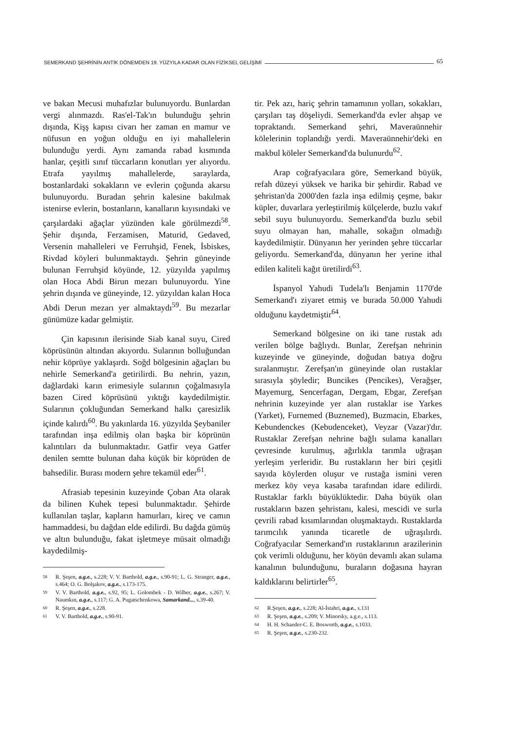SEMERKAND ŞEHRİNİN ANTİK DÖNEMDEN 19. YÜZYILA KADAR OLAN FİZİKSEL GELİŞİMİ 65
ve bakan Mecusi muhafızlar bulunuyordu. Bunlardan vergi alınmazdı. Ras'el-Tak'ın bulunduğu şehrin dışında, Kişş kapısı civarı her zaman en mamur ve nüfusun en yoğun olduğu en iyi mahallelerin bulunduğu yerdi. Aynı zamanda rabad kısmında hanlar, çeşitli sınıf tüccarların konutları yer alıyordu. Etrafa yayılmış mahallelerde, saraylarda, bostanlardaki sokakların ve evlerin çoğunda akarsu bulunuyordu. Buradan şehrin kalesine bakılmak istenirse evlerin, bostanların, kanalların kıyısındaki ve çarşılardaki ağaçlar yüzünden kale görülmezdi<sup>58</sup>. Şehir dışında, Ferzamisen, Maturid, Gedaved, Versenin mahalleleri ve Ferruhşid, Fenek, İsbiskes, Rivdad köyleri bulunmaktaydı. Şehrin güneyinde bulunan Ferruhşid köyünde, 12. yüzyılda yapılmış olan Hoca Abdi Birun mezarı bulunuyordu. Yine şehrin dışında ve güneyinde, 12. yüzyıldan kalan Hoca Abdi Derun mezarı yer almaktaydı<sup>59</sup>. Bu mezarlar günümüze kadar gelmiştir.
Çin kapısının ilerisinde Siab kanal suyu, Cired köprüsünün altından akıyordu. Sularının bolluğundan nehir köprüye yaklaşırdı. Soğd bölgesinin ağaçları bu nehirle Semerkand'a getirilirdi. Bu nehrin, yazın, dağlardaki karın erimesiyle sularının çoğalmasıyla bazen Cired köprüsünü yıktığı kaydedilmiştir. Sularının çokluğundan Semerkand halkı çaresizlik içinde kalırdı<sup>60</sup>. Bu yakınlarda 16. yüzyılda Şeybaniler tarafından inşa edilmiş olan başka bir köprünün kalıntıları da bulunmaktadır. Gatfir veya Gatfer denilen semtte bulunan daha küçük bir köprüden de bahsedilir. Burası modern şehre tekamül eder<sup>61</sup>.
Afrasiab tepesinin kuzeyinde Çoban Ata olarak da bilinen Kuhek tepesi bulunmaktadır. Şehirde kullanılan taşlar, kapların hamurları, kireç ve camın hammaddesi, bu dağdan elde edilirdi. Bu dağda gümüş ve altın bulunduğu, fakat işletmeye müsait olmadığı kaydedilmiş-
58 R. Şeşen, a.g.e., s.228; V. V. Barthold, a.g.e., s.90-91; L. G. Stranger, a.g.e., s.464; O. G. Bolşakov, a.g.e., s.173-175.
59 V. V. Barthold, a.g.e., s.92, 95; L. Golombek - D. Wilber, a.g.e., s.267; V. Naumkın, a.g.e., s.117; G. A. Pugatschenkowa, Samarkand..., s.39-40.
60 R. Şeşen, a.g.e., s.228.
61 V. V. Barthold, a.g.e., s.90-91.
tir. Pek azı, hariç şehrin tamamının yolları, sokakları, çarşıları taş döşeliydi. Semerkand'da evler ahşap ve topraktandı. Semerkand şehri, Maveraünnehir kölelerinin toplandığı yerdi. Maveraünnehir'deki en makbul köleler Semerkand'da bulunurdu<sup>62</sup>.
Arap coğrafyacılara göre, Semerkand büyük, refah düzeyi yüksek ve harika bir şehirdir. Rabad ve şehristan'da 2000'den fazla inşa edilmiş çeşme, bakır küpler, duvarlara yerleştirilmiş külçelerde, buzlu vakıf sebil suyu bulunuyordu. Semerkand'da buzlu sebil suyu olmayan han, mahalle, sokağın olmadığı kaydedilmiştir. Dünyanın her yerinden şehre tüccarlar geliyordu. Semerkand'da, dünyanın her yerine ithal edilen kaliteli kağıt üretilirdi<sup>63</sup>.
İspanyol Yahudi Tudela'lı Benjamin 1170'de Semerkand'ı ziyaret etmiş ve burada 50.000 Yahudi olduğunu kaydetmiştir<sup>64</sup>.
Semerkand bölgesine on iki tane rustak adı verilen bölge bağlıydı. Bunlar, Zerefşan nehrinin kuzeyinde ve güneyinde, doğudan batıya doğru sıralanmıştır. Zerefşan'ın güneyinde olan rustaklar sırasıyla şöyledir; Buncikes (Pencikes), Verağşer, Mayemurg, Sencerfagan, Dergam, Ebgar, Zerefşan nehrinin kuzeyinde yer alan rustaklar ise Yarkes (Yarket), Furnemed (Buznemed), Buzmacin, Ebarkes, Kebundenckes (Kebudenceket), Veyzar (Vazar)'dır. Rustaklar Zerefşan nehrine bağlı sulama kanalları çevresinde kurulmuş, ağırlıkla tarımla uğraşan yerleşim yerleridir. Bu rustakların her biri çeşitli sayıda köylerden oluşur ve rustağa ismini veren merkez köy veya kasaba tarafından idare edilirdi. Rustaklar farklı büyüklüktedir. Daha büyük olan rustakların bazen şehristanı, kalesi, mescidi ve surla çevrili rabad kısımlarından oluşmaktaydı. Rustaklarda tarımcılık yanında ticaretle de uğraşılırdı. Coğrafyacılar Semerkand'ın rustaklarının arazilerinin çok verimli olduğunu, her köyün devamlı akan sulama kanalının bulunduğunu, buraların doğasına hayran kaldıklarını belirtirler<sup>65</sup>.
62 R.Şeşen, a.g.e., s.228; Al-İstahri, a.g.e., s.131
63 R. Şeşen, a.g.e., s.209; V. Minorsky, a.g.e., s.113.
64 H. H. Schaeder-C. E. Bosworth, a.g.e., s.1033.
65 R. Şeşen, a.g.e., s.230-232.